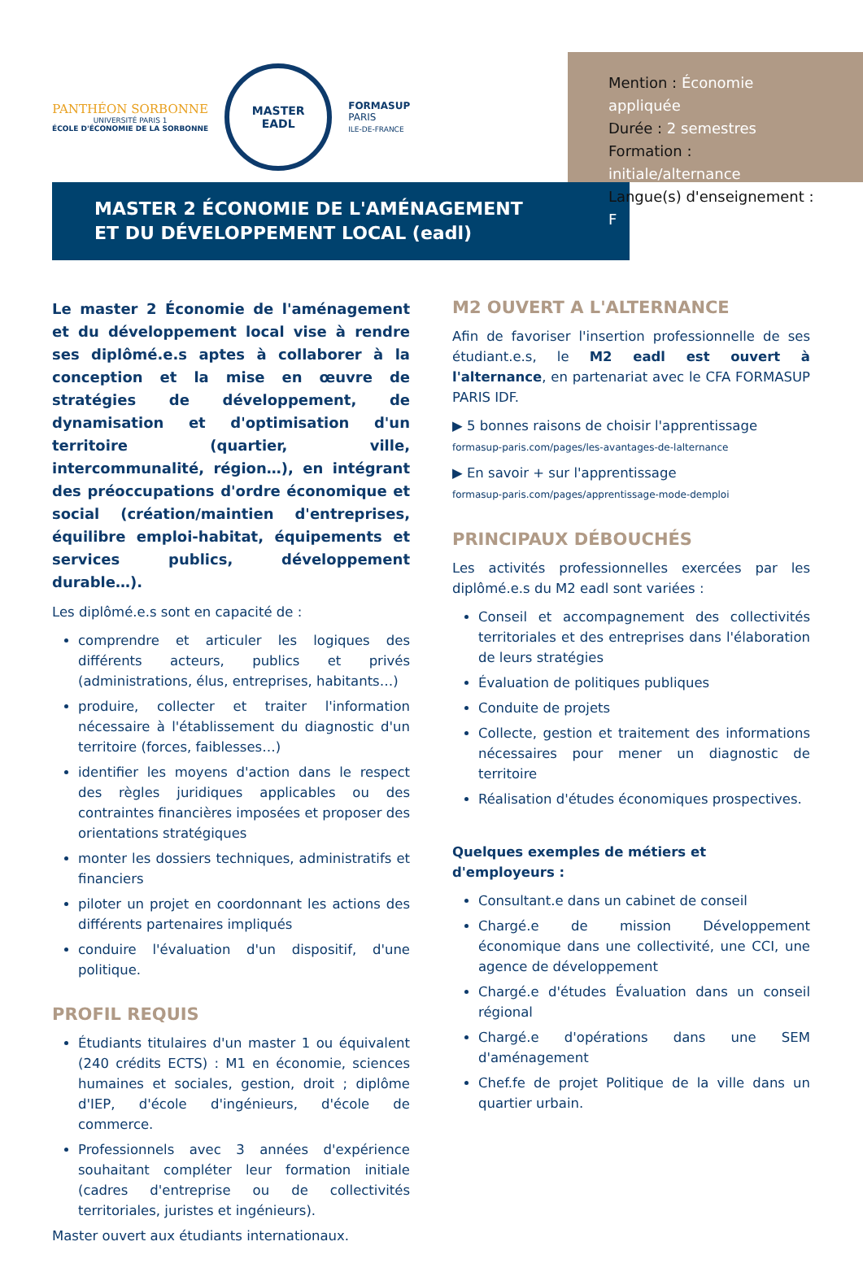PANTHÉON SORBONNE
UNIVERSITÉ PARIS 1
ÉCOLE D'ÉCONOMIE DE LA SORBONNE
MASTER
EADL
FORMASUP
PARIS
ILE-DE-FRANCE
Mention : Économie appliquée
Durée : 2 semestres
Formation : initiale/alternance
Langue(s) d'enseignement : F
MASTER 2 ÉCONOMIE DE L'AMÉNAGEMENT
ET DU DÉVELOPPEMENT LOCAL (eadl)
Le master 2 Économie de l'aménagement et du développement local vise à rendre ses diplômé.e.s aptes à collaborer à la conception et la mise en œuvre de stratégies de développement, de dynamisation et d'optimisation d'un territoire (quartier, ville, intercommunalité, région…), en intégrant des préoccupations d'ordre économique et social (création/maintien d'entreprises, équilibre emploi-habitat, équipements et services publics, développement durable…).
Les diplômé.e.s sont en capacité de :
comprendre et articuler les logiques des différents acteurs, publics et privés (administrations, élus, entreprises, habitants…)
produire, collecter et traiter l'information nécessaire à l'établissement du diagnostic d'un territoire (forces, faiblesses…)
identifier les moyens d'action dans le respect des règles juridiques applicables ou des contraintes financières imposées et proposer des orientations stratégiques
monter les dossiers techniques, administratifs et financiers
piloter un projet en coordonnant les actions des différents partenaires impliqués
conduire l'évaluation d'un dispositif, d'une politique.
PROFIL REQUIS
Étudiants titulaires d'un master 1 ou équivalent (240 crédits ECTS) : M1 en économie, sciences humaines et sociales, gestion, droit ; diplôme d'IEP, d'école d'ingénieurs, d'école de commerce.
Professionnels avec 3 années d'expérience souhaitant compléter leur formation initiale (cadres d'entreprise ou de collectivités territoriales, juristes et ingénieurs).
Master ouvert aux étudiants internationaux.
M2 OUVERT A L'ALTERNANCE
Afin de favoriser l'insertion professionnelle de ses étudiant.e.s, le M2 eadl est ouvert à l'alternance, en partenariat avec le CFA FORMASUP PARIS IDF.
▶ 5 bonnes raisons de choisir l'apprentissage
formasup-paris.com/pages/les-avantages-de-lalternance
▶ En savoir + sur l'apprentissage
formasup-paris.com/pages/apprentissage-mode-demploi
PRINCIPAUX DÉBOUCHÉS
Les activités professionnelles exercées par les diplômé.e.s du M2 eadl sont variées :
Conseil et accompagnement des collectivités territoriales et des entreprises dans l'élaboration de leurs stratégies
Évaluation de politiques publiques
Conduite de projets
Collecte, gestion et traitement des informations nécessaires pour mener un diagnostic de territoire
Réalisation d'études économiques prospectives.
Quelques exemples de métiers et d'employeurs :
Consultant.e dans un cabinet de conseil
Chargé.e de mission Développement économique dans une collectivité, une CCI, une agence de développement
Chargé.e d'études Évaluation dans un conseil régional
Chargé.e d'opérations dans une SEM d'aménagement
Chef.fe de projet Politique de la ville dans un quartier urbain.